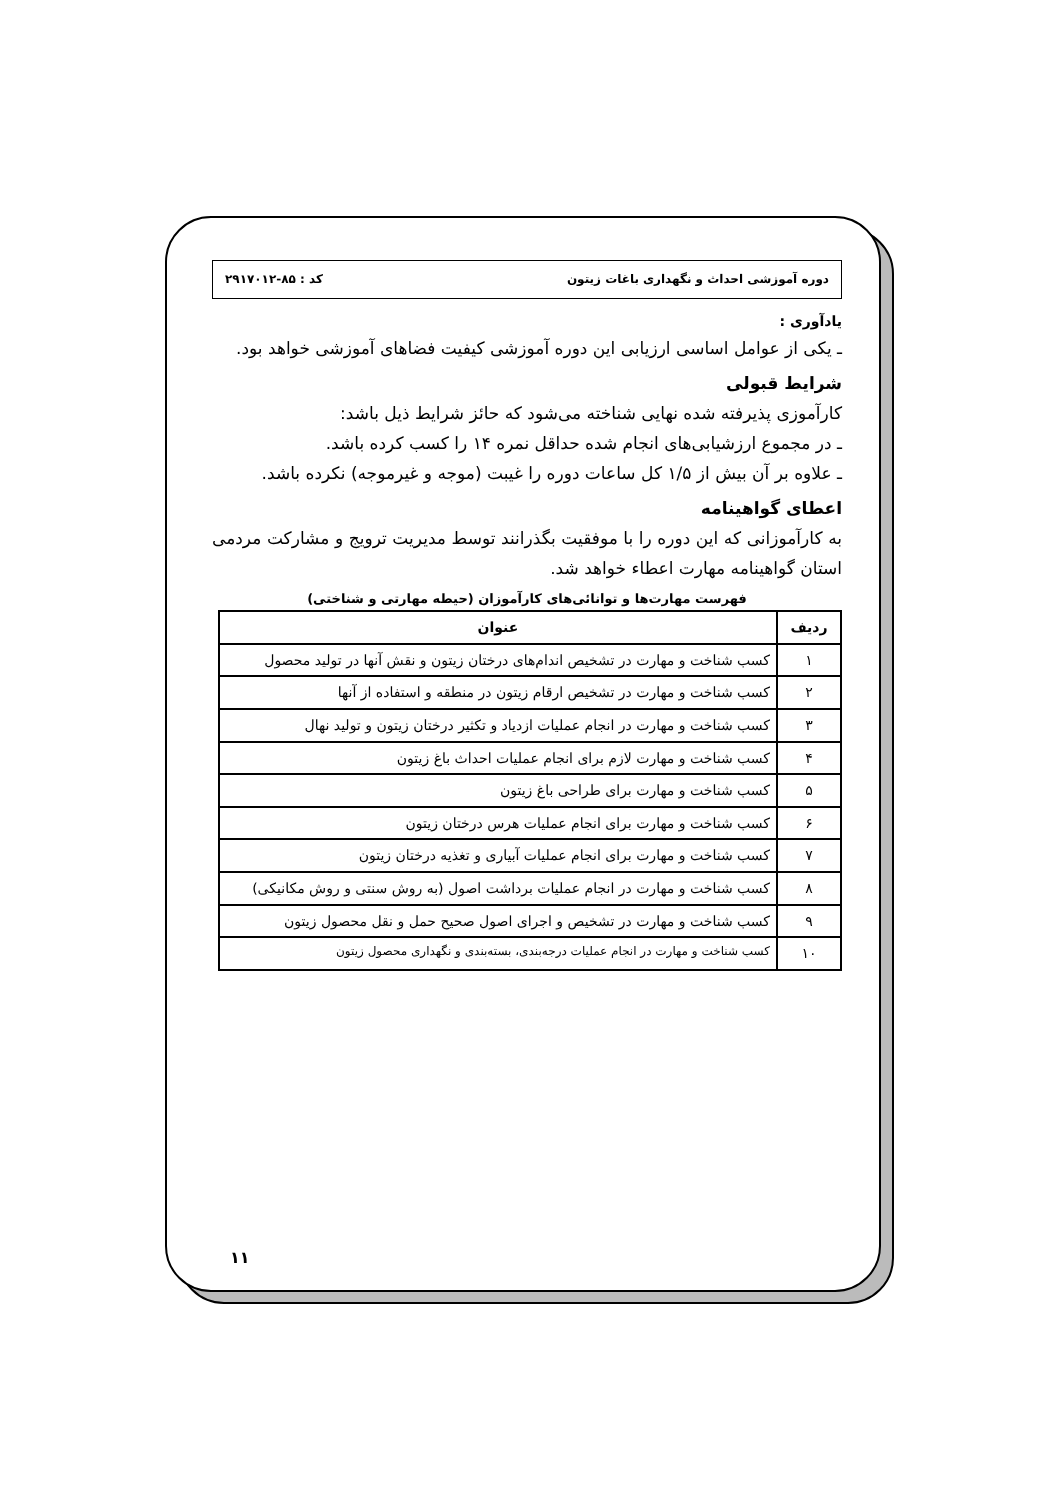دوره آموزشی احداث و نگهداری باغات زیتون کد : ۸۵-۲۹۱۷۰۱۲
یادآوری :
ـ یکی از عوامل اساسی ارزیابی این دوره آموزشی کیفیت فضاهای آموزشی خواهد بود.
شرایط قبولی
کارآموزی پذیرفته شده نهایی شناخته می‌شود که حائز شرایط ذیل باشد:
ـ در مجموع ارزشیابی‌های انجام شده حداقل نمره ۱۴ را کسب کرده باشد.
ـ علاوه بر آن بیش از ۱/۵ کل ساعات دوره را غیبت (موجه و غیرموجه) نکرده باشد.
اعطای گواهینامه
به کارآموزانی که این دوره را با موفقیت بگذرانند توسط مدیریت ترویج و مشارکت مردمی استان گواهینامه مهارت اعطاء خواهد شد.
فهرست مهارت‌ها و توانائی‌های کارآموزان (حیطه مهارتی و شناختی)
| ردیف | عنوان |
| --- | --- |
| ۱ | کسب شناخت و مهارت در تشخیص اندام‌های درختان زیتون و نقش آنها در تولید محصول |
| ۲ | کسب شناخت و مهارت در تشخیص ارقام زیتون در منطقه و استفاده از آنها |
| ۳ | کسب شناخت و مهارت در انجام عملیات ازدیاد و تکثیر درختان زیتون و تولید نهال |
| ۴ | کسب شناخت و مهارت لازم برای انجام عملیات احداث باغ زیتون |
| ۵ | کسب شناخت و مهارت برای طراحی باغ زیتون |
| ۶ | کسب شناخت و مهارت برای انجام عملیات هرس درختان زیتون |
| ۷ | کسب شناخت و مهارت برای انجام عملیات آبیاری و تغذیه درختان زیتون |
| ۸ | کسب شناخت و مهارت در انجام عملیات برداشت اصول (به روش سنتی و روش مکانیکی) |
| ۹ | کسب شناخت و مهارت در تشخیص و اجرای اصول صحیح حمل و نقل محصول زیتون |
| ۱۰ | کسب شناخت و مهارت در انجام عملیات درجه‌بندی، بسته‌بندی و نگهداری محصول زیتون |
۱۱